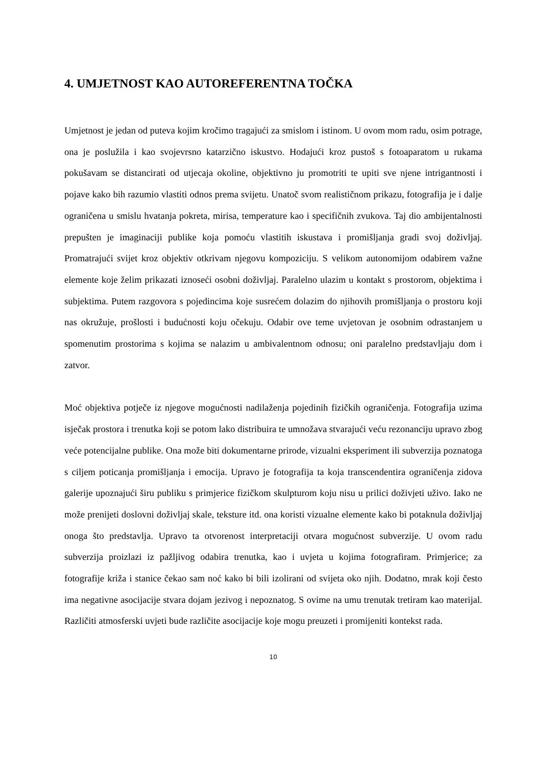4. UMJETNOST KAO AUTOREFERENTNA TOČKA
Umjetnost je jedan od puteva kojim kročimo tragajući za smislom i istinom. U ovom mom radu, osim potrage, ona je poslužila i kao svojevrsno katarzično iskustvo. Hodajući kroz pustoš s fotoaparatom u rukama pokušavam se distancirati od utjecaja okoline, objektivno ju promotriti te upiti sve njene intrigantnosti i pojave kako bih razumio vlastiti odnos prema svijetu. Unatoč svom realističnom prikazu, fotografija je i dalje ograničena u smislu hvatanja pokreta, mirisa, temperature kao i specifičnih zvukova. Taj dio ambijentalnosti prepušten je imaginaciji publike koja pomoću vlastitih iskustava i promišljanja gradi svoj doživljaj. Promatrajući svijet kroz objektiv otkrivam njegovu kompoziciju. S velikom autonomijom odabirem važne elemente koje želim prikazati iznoseći osobni doživljaj. Paralelno ulazim u kontakt s prostorom, objektima i subjektima. Putem razgovora s pojedincima koje susrećem dolazim do njihovih promišljanja o prostoru koji nas okružuje, prošlosti i budućnosti koju očekuju. Odabir ove teme uvjetovan je osobnim odrastanjem u spomenutim prostorima s kojima se nalazim u ambivalentnom odnosu; oni paralelno predstavljaju dom i zatvor.
Moć objektiva potječe iz njegove mogućnosti nadilaženja pojedinih fizičkih ograničenja. Fotografija uzima isječak prostora i trenutka koji se potom lako distribuira te umnožava stvarajući veću rezonanciju upravo zbog veće potencijalne publike. Ona može biti dokumentarne prirode, vizualni eksperiment ili subverzija poznatoga s ciljem poticanja promišljanja i emocija. Upravo je fotografija ta koja transcendentira ograničenja zidova galerije upoznajući širu publiku s primjerice fizičkom skulpturom koju nisu u prilici doživjeti uživo. Iako ne može prenijeti doslovni doživljaj skale, teksture itd. ona koristi vizualne elemente kako bi potaknula doživljaj onoga što predstavlja. Upravo ta otvorenost interpretaciji otvara mogućnost subverzije. U ovom radu subverzija proizlazi iz pažljivog odabira trenutka, kao i uvjeta u kojima fotografiram. Primjerice; za fotografije križa i stanice čekao sam noć kako bi bili izolirani od svijeta oko njih. Dodatno, mrak koji često ima negativne asocijacije stvara dojam jezivog i nepoznatog. S ovime na umu trenutak tretiram kao materijal. Različiti atmosferski uvjeti bude različite asocijacije koje mogu preuzeti i promijeniti kontekst rada.
10